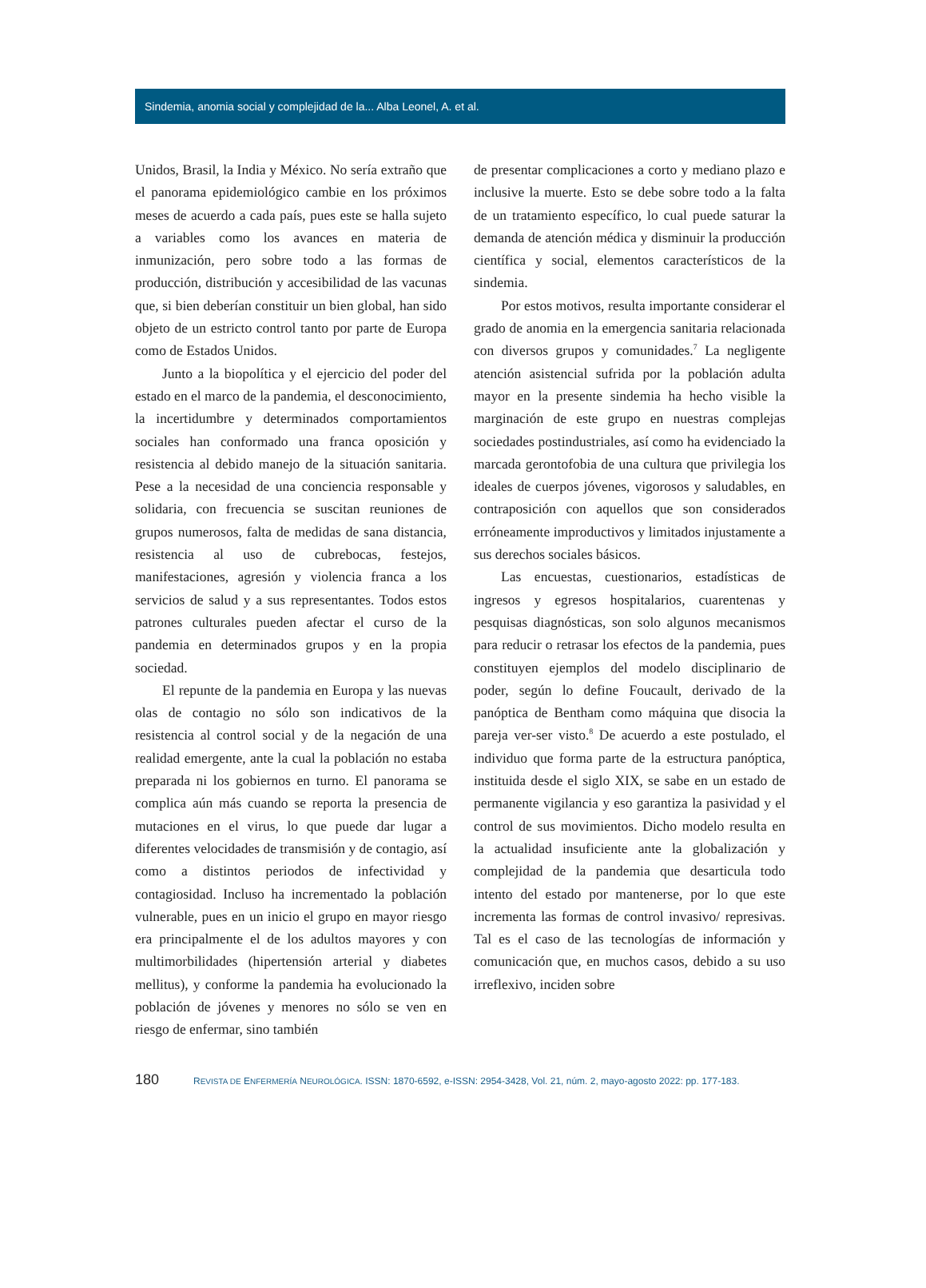Sindemia, anomia social y complejidad de la... Alba Leonel, A. et al.
Unidos, Brasil, la India y México. No sería extraño que el panorama epidemiológico cambie en los próximos meses de acuerdo a cada país, pues este se halla sujeto a variables como los avances en materia de inmunización, pero sobre todo a las formas de producción, distribución y accesibilidad de las vacunas que, si bien deberían constituir un bien global, han sido objeto de un estricto control tanto por parte de Europa como de Estados Unidos.
Junto a la biopolítica y el ejercicio del poder del estado en el marco de la pandemia, el desconocimiento, la incertidumbre y determinados comportamientos sociales han conformado una franca oposición y resistencia al debido manejo de la situación sanitaria. Pese a la necesidad de una conciencia responsable y solidaria, con frecuencia se suscitan reuniones de grupos numerosos, falta de medidas de sana distancia, resistencia al uso de cubrebocas, festejos, manifestaciones, agresión y violencia franca a los servicios de salud y a sus representantes. Todos estos patrones culturales pueden afectar el curso de la pandemia en determinados grupos y en la propia sociedad.
El repunte de la pandemia en Europa y las nuevas olas de contagio no sólo son indicativos de la resistencia al control social y de la negación de una realidad emergente, ante la cual la población no estaba preparada ni los gobiernos en turno. El panorama se complica aún más cuando se reporta la presencia de mutaciones en el virus, lo que puede dar lugar a diferentes velocidades de transmisión y de contagio, así como a distintos periodos de infectividad y contagiosidad. Incluso ha incrementado la población vulnerable, pues en un inicio el grupo en mayor riesgo era principalmente el de los adultos mayores y con multimorbilidades (hipertensión arterial y diabetes mellitus), y conforme la pandemia ha evolucionado la población de jóvenes y menores no sólo se ven en riesgo de enfermar, sino también
de presentar complicaciones a corto y mediano plazo e inclusive la muerte. Esto se debe sobre todo a la falta de un tratamiento específico, lo cual puede saturar la demanda de atención médica y disminuir la producción científica y social, elementos característicos de la sindemia.
Por estos motivos, resulta importante considerar el grado de anomia en la emergencia sanitaria relacionada con diversos grupos y comunidades.<sup>7</sup> La negligente atención asistencial sufrida por la población adulta mayor en la presente sindemia ha hecho visible la marginación de este grupo en nuestras complejas sociedades postindustriales, así como ha evidenciado la marcada gerontofobia de una cultura que privilegia los ideales de cuerpos jóvenes, vigorosos y saludables, en contraposición con aquellos que son considerados erróneamente improductivos y limitados injustamente a sus derechos sociales básicos.
Las encuestas, cuestionarios, estadísticas de ingresos y egresos hospitalarios, cuarentenas y pesquisas diagnósticas, son solo algunos mecanismos para reducir o retrasar los efectos de la pandemia, pues constituyen ejemplos del modelo disciplinario de poder, según lo define Foucault, derivado de la panóptica de Bentham como máquina que disocia la pareja ver-ser visto.<sup>8</sup> De acuerdo a este postulado, el individuo que forma parte de la estructura panóptica, instituida desde el siglo XIX, se sabe en un estado de permanente vigilancia y eso garantiza la pasividad y el control de sus movimientos. Dicho modelo resulta en la actualidad insuficiente ante la globalización y complejidad de la pandemia que desarticula todo intento del estado por mantenerse, por lo que este incrementa las formas de control invasivo/ represivas. Tal es el caso de las tecnologías de información y comunicación que, en muchos casos, debido a su uso irreflexivo, inciden sobre
180 REVISTA DE ENFERMERÍA NEUROLÓGICA. ISSN: 1870-6592, e-ISSN: 2954-3428, Vol. 21, núm. 2, mayo-agosto 2022: pp. 177-183.